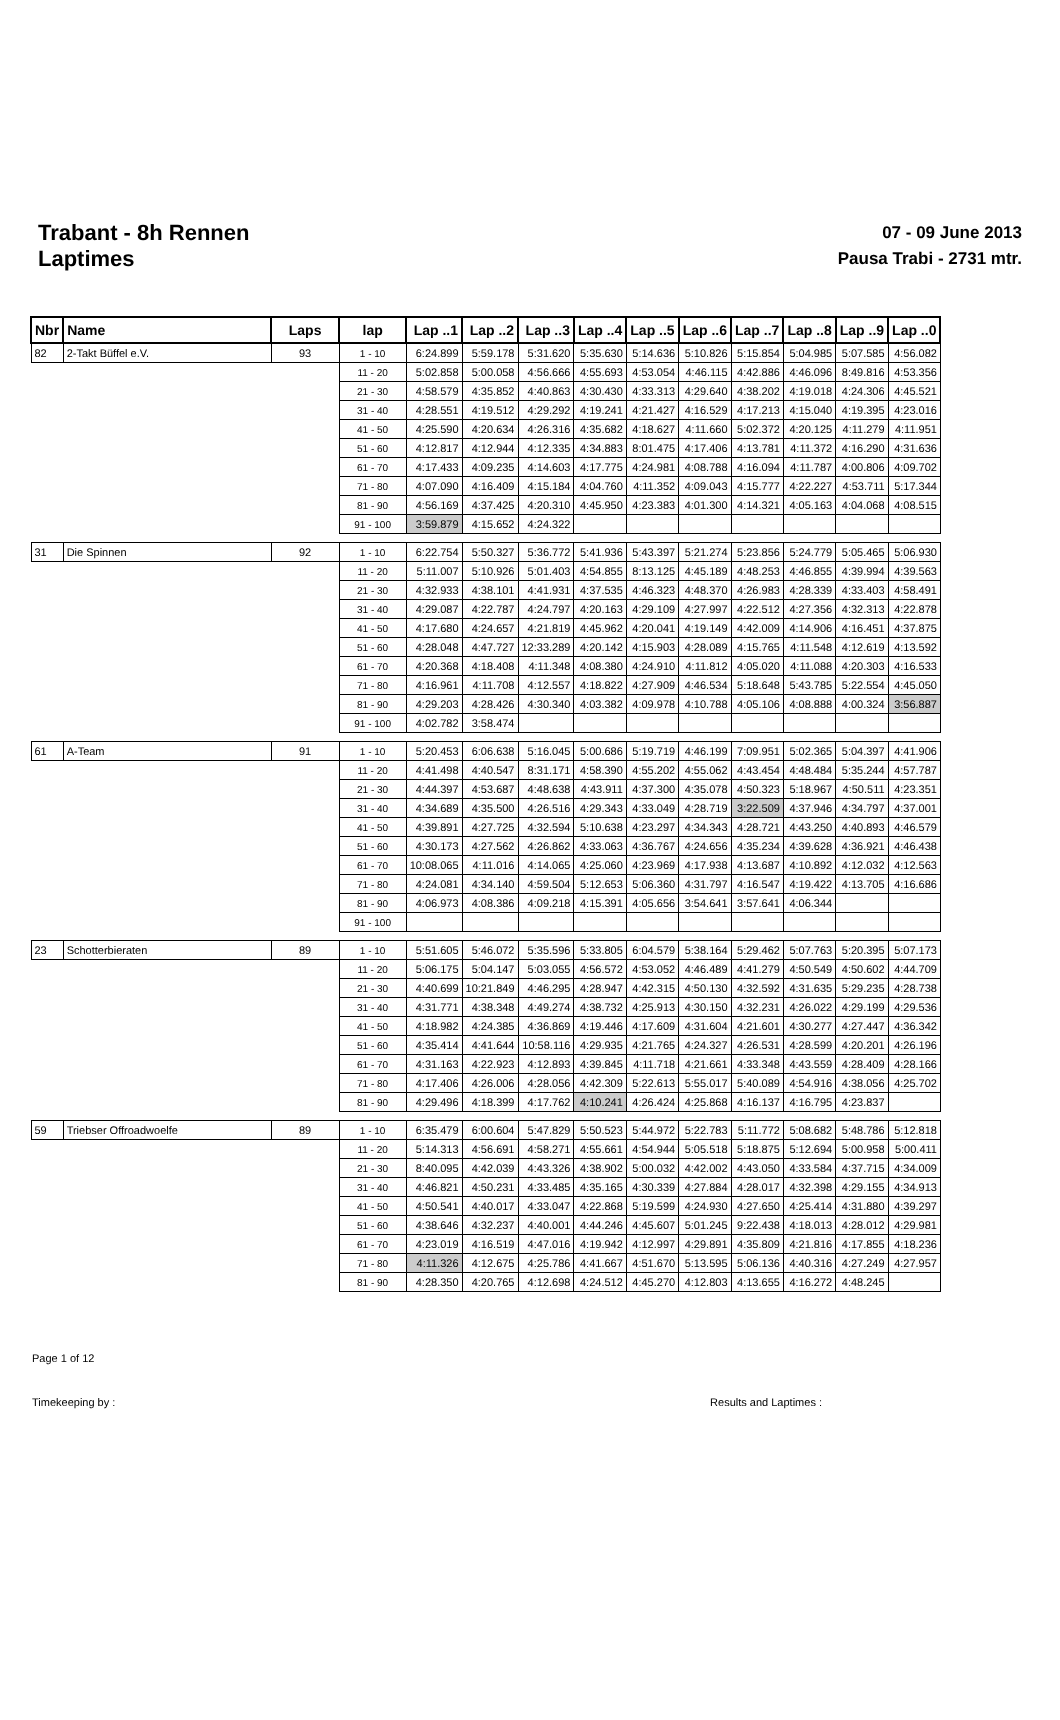Trabant - 8h Rennen
Laptimes
07 - 09 June 2013
Pausa Trabi - 2731 mtr.
| Nbr | Name | Laps | lap | Lap ..1 | Lap ..2 | Lap ..3 | Lap ..4 | Lap ..5 | Lap ..6 | Lap ..7 | Lap ..8 | Lap ..9 | Lap ..0 |
| --- | --- | --- | --- | --- | --- | --- | --- | --- | --- | --- | --- | --- | --- |
| 82 | 2-Takt Büffel e.V. | 93 | 1 - 10 | 6:24.899 | 5:59.178 | 5:31.620 | 5:35.630 | 5:14.636 | 5:10.826 | 5:15.854 | 5:04.985 | 5:07.585 | 4:56.082 |
| | | | 11 - 20 | 5:02.858 | 5:00.058 | 4:56.666 | 4:55.693 | 4:53.054 | 4:46.115 | 4:42.886 | 4:46.096 | 8:49.816 | 4:53.356 |
| | | | 21 - 30 | 4:58.579 | 4:35.852 | 4:40.863 | 4:30.430 | 4:33.313 | 4:29.640 | 4:38.202 | 4:19.018 | 4:24.306 | 4:45.521 |
| | | | 31 - 40 | 4:28.551 | 4:19.512 | 4:29.292 | 4:19.241 | 4:21.427 | 4:16.529 | 4:17.213 | 4:15.040 | 4:19.395 | 4:23.016 |
| | | | 41 - 50 | 4:25.590 | 4:20.634 | 4:26.316 | 4:35.682 | 4:18.627 | 4:11.660 | 5:02.372 | 4:20.125 | 4:11.279 | 4:11.951 |
| | | | 51 - 60 | 4:12.817 | 4:12.944 | 4:12.335 | 4:34.883 | 8:01.475 | 4:17.406 | 4:13.781 | 4:11.372 | 4:16.290 | 4:31.636 |
| | | | 61 - 70 | 4:17.433 | 4:09.235 | 4:14.603 | 4:17.775 | 4:24.981 | 4:08.788 | 4:16.094 | 4:11.787 | 4:00.806 | 4:09.702 |
| | | | 71 - 80 | 4:07.090 | 4:16.409 | 4:15.184 | 4:04.760 | 4:11.352 | 4:09.043 | 4:15.777 | 4:22.227 | 4:53.711 | 5:17.344 |
| | | | 81 - 90 | 4:56.169 | 4:37.425 | 4:20.310 | 4:45.950 | 4:23.383 | 4:01.300 | 4:14.321 | 4:05.163 | 4:04.068 | 4:08.515 |
| | | | 91 - 100 | 3:59.879 | 4:15.652 | 4:24.322 | | | | | | | |
| 31 | Die Spinnen | 92 | 1 - 10 | 6:22.754 | 5:50.327 | 5:36.772 | 5:41.936 | 5:43.397 | 5:21.274 | 5:23.856 | 5:24.779 | 5:05.465 | 5:06.930 |
| | | | 11 - 20 | 5:11.007 | 5:10.926 | 5:01.403 | 4:54.855 | 8:13.125 | 4:45.189 | 4:48.253 | 4:46.855 | 4:39.994 | 4:39.563 |
| | | | 21 - 30 | 4:32.933 | 4:38.101 | 4:41.931 | 4:37.535 | 4:46.323 | 4:48.370 | 4:26.983 | 4:28.339 | 4:33.403 | 4:58.491 |
| | | | 31 - 40 | 4:29.087 | 4:22.787 | 4:24.797 | 4:20.163 | 4:29.109 | 4:27.997 | 4:22.512 | 4:27.356 | 4:32.313 | 4:22.878 |
| | | | 41 - 50 | 4:17.680 | 4:24.657 | 4:21.819 | 4:45.962 | 4:20.041 | 4:19.149 | 4:42.009 | 4:14.906 | 4:16.451 | 4:37.875 |
| | | | 51 - 60 | 4:28.048 | 4:47.727 | 12:33.289 | 4:20.142 | 4:15.903 | 4:28.089 | 4:15.765 | 4:11.548 | 4:12.619 | 4:13.592 |
| | | | 61 - 70 | 4:20.368 | 4:18.408 | 4:11.348 | 4:08.380 | 4:24.910 | 4:11.812 | 4:05.020 | 4:11.088 | 4:20.303 | 4:16.533 |
| | | | 71 - 80 | 4:16.961 | 4:11.708 | 4:12.557 | 4:18.822 | 4:27.909 | 4:46.534 | 5:18.648 | 5:43.785 | 5:22.554 | 4:45.050 |
| | | | 81 - 90 | 4:29.203 | 4:28.426 | 4:30.340 | 4:03.382 | 4:09.978 | 4:10.788 | 4:05.106 | 4:08.888 | 4:00.324 | 3:56.887 |
| | | | 91 - 100 | 4:02.782 | 3:58.474 | | | | | | | | |
| 61 | A-Team | 91 | 1 - 10 | 5:20.453 | 6:06.638 | 5:16.045 | 5:00.686 | 5:19.719 | 4:46.199 | 7:09.951 | 5:02.365 | 5:04.397 | 4:41.906 |
| | | | 11 - 20 | 4:41.498 | 4:40.547 | 8:31.171 | 4:58.390 | 4:55.202 | 4:55.062 | 4:43.454 | 4:48.484 | 5:35.244 | 4:57.787 |
| | | | 21 - 30 | 4:44.397 | 4:53.687 | 4:48.638 | 4:43.911 | 4:37.300 | 4:35.078 | 4:50.323 | 5:18.967 | 4:50.511 | 4:23.351 |
| | | | 31 - 40 | 4:34.689 | 4:35.500 | 4:26.516 | 4:29.343 | 4:33.049 | 4:28.719 | 3:22.509 | 4:37.946 | 4:34.797 | 4:37.001 |
| | | | 41 - 50 | 4:39.891 | 4:27.725 | 4:32.594 | 5:10.638 | 4:23.297 | 4:34.343 | 4:28.721 | 4:43.250 | 4:40.893 | 4:46.579 |
| | | | 51 - 60 | 4:30.173 | 4:27.562 | 4:26.862 | 4:33.063 | 4:36.767 | 4:24.656 | 4:35.234 | 4:39.628 | 4:36.921 | 4:46.438 |
| | | | 61 - 70 | 10:08.065 | 4:11.016 | 4:14.065 | 4:25.060 | 4:23.969 | 4:17.938 | 4:13.687 | 4:10.892 | 4:12.032 | 4:12.563 |
| | | | 71 - 80 | 4:24.081 | 4:34.140 | 4:59.504 | 5:12.653 | 5:06.360 | 4:31.797 | 4:16.547 | 4:19.422 | 4:13.705 | 4:16.686 |
| | | | 81 - 90 | 4:06.973 | 4:08.386 | 4:09.218 | 4:15.391 | 4:05.656 | 3:54.641 | 3:57.641 | 4:06.344 | | |
| | | | 91 - 100 | | | | | | | | | | |
| 23 | Schotterbieraten | 89 | 1 - 10 | 5:51.605 | 5:46.072 | 5:35.596 | 5:33.805 | 6:04.579 | 5:38.164 | 5:29.462 | 5:07.763 | 5:20.395 | 5:07.173 |
| | | | 11 - 20 | 5:06.175 | 5:04.147 | 5:03.055 | 4:56.572 | 4:53.052 | 4:46.489 | 4:41.279 | 4:50.549 | 4:50.602 | 4:44.709 |
| | | | 21 - 30 | 4:40.699 | 10:21.849 | 4:46.295 | 4:28.947 | 4:42.315 | 4:50.130 | 4:32.592 | 4:31.635 | 5:29.235 | 4:28.738 |
| | | | 31 - 40 | 4:31.771 | 4:38.348 | 4:49.274 | 4:38.732 | 4:25.913 | 4:30.150 | 4:32.231 | 4:26.022 | 4:29.199 | 4:29.536 |
| | | | 41 - 50 | 4:18.982 | 4:24.385 | 4:36.869 | 4:19.446 | 4:17.609 | 4:31.604 | 4:21.601 | 4:30.277 | 4:27.447 | 4:36.342 |
| | | | 51 - 60 | 4:35.414 | 4:41.644 | 10:58.116 | 4:29.935 | 4:21.765 | 4:24.327 | 4:26.531 | 4:28.599 | 4:20.201 | 4:26.196 |
| | | | 61 - 70 | 4:31.163 | 4:22.923 | 4:12.893 | 4:39.845 | 4:11.718 | 4:21.661 | 4:33.348 | 4:43.559 | 4:28.409 | 4:28.166 |
| | | | 71 - 80 | 4:17.406 | 4:26.006 | 4:28.056 | 4:42.309 | 5:22.613 | 5:55.017 | 5:40.089 | 4:54.916 | 4:38.056 | 4:25.702 |
| | | | 81 - 90 | 4:29.496 | 4:18.399 | 4:17.762 | 4:10.241 | 4:26.424 | 4:25.868 | 4:16.137 | 4:16.795 | 4:23.837 | |
| 59 | Triebser Offroadwoelfe | 89 | 1 - 10 | 6:35.479 | 6:00.604 | 5:47.829 | 5:50.523 | 5:44.972 | 5:22.783 | 5:11.772 | 5:08.682 | 5:48.786 | 5:12.818 |
| | | | 11 - 20 | 5:14.313 | 4:56.691 | 4:58.271 | 4:55.661 | 4:54.944 | 5:05.518 | 5:18.875 | 5:12.694 | 5:00.958 | 5:00.411 |
| | | | 21 - 30 | 8:40.095 | 4:42.039 | 4:43.326 | 4:38.902 | 5:00.032 | 4:42.002 | 4:43.050 | 4:33.584 | 4:37.715 | 4:34.009 |
| | | | 31 - 40 | 4:46.821 | 4:50.231 | 4:33.485 | 4:35.165 | 4:30.339 | 4:27.884 | 4:28.017 | 4:32.398 | 4:29.155 | 4:34.913 |
| | | | 41 - 50 | 4:50.541 | 4:40.017 | 4:33.047 | 4:22.868 | 5:19.599 | 4:24.930 | 4:27.650 | 4:25.414 | 4:31.880 | 4:39.297 |
| | | | 51 - 60 | 4:38.646 | 4:32.237 | 4:40.001 | 4:44.246 | 4:45.607 | 5:01.245 | 9:22.438 | 4:18.013 | 4:28.012 | 4:29.981 |
| | | | 61 - 70 | 4:23.019 | 4:16.519 | 4:47.016 | 4:19.942 | 4:12.997 | 4:29.891 | 4:35.809 | 4:21.816 | 4:17.855 | 4:18.236 |
| | | | 71 - 80 | 4:11.326 | 4:12.675 | 4:25.786 | 4:41.667 | 4:51.670 | 5:13.595 | 5:06.136 | 4:40.316 | 4:27.249 | 4:27.957 |
| | | | 81 - 90 | 4:28.350 | 4:20.765 | 4:12.698 | 4:24.512 | 4:45.270 | 4:12.803 | 4:13.655 | 4:16.272 | 4:48.245 | |
Page 1 of 12
Timekeeping by : Results and Laptimes :